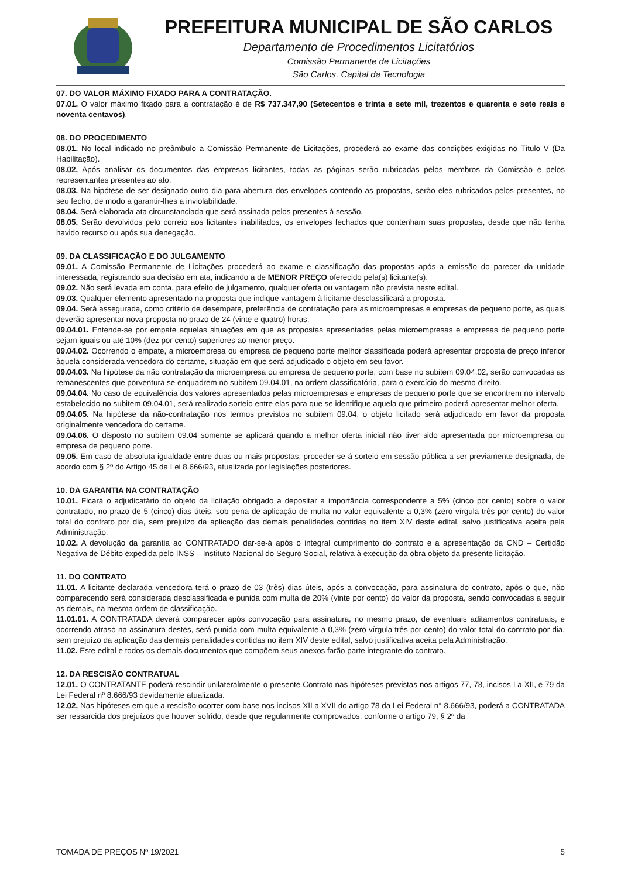PREFEITURA MUNICIPAL DE SÃO CARLOS
Departamento de Procedimentos Licitatórios
Comissão Permanente de Licitações
São Carlos, Capital da Tecnologia
07. DO VALOR MÁXIMO FIXADO PARA A CONTRATAÇÃO.
07.01. O valor máximo fixado para a contratação é de R$ 737.347,90 (Setecentos e trinta e sete mil, trezentos e quarenta e sete reais e noventa centavos).
08. DO PROCEDIMENTO
08.01. No local indicado no preâmbulo a Comissão Permanente de Licitações, procederá ao exame das condições exigidas no Título V (Da Habilitação).
08.02. Após analisar os documentos das empresas licitantes, todas as páginas serão rubricadas pelos membros da Comissão e pelos representantes presentes ao ato.
08.03. Na hipótese de ser designado outro dia para abertura dos envelopes contendo as propostas, serão eles rubricados pelos presentes, no seu fecho, de modo a garantir-lhes a inviolabilidade.
08.04. Será elaborada ata circunstanciada que será assinada pelos presentes à sessão.
08.05. Serão devolvidos pelo correio aos licitantes inabilitados, os envelopes fechados que contenham suas propostas, desde que não tenha havido recurso ou após sua denegação.
09. DA CLASSIFICAÇÃO E DO JULGAMENTO
09.01. A Comissão Permanente de Licitações procederá ao exame e classificação das propostas após a emissão do parecer da unidade interessada, registrando sua decisão em ata, indicando a de MENOR PREÇO oferecido pela(s) licitante(s).
09.02. Não será levada em conta, para efeito de julgamento, qualquer oferta ou vantagem não prevista neste edital.
09.03. Qualquer elemento apresentado na proposta que indique vantagem à licitante desclassificará a proposta.
09.04. Será assegurada, como critério de desempate, preferência de contratação para as microempresas e empresas de pequeno porte, as quais deverão apresentar nova proposta no prazo de 24 (vinte e quatro) horas.
09.04.01. Entende-se por empate aquelas situações em que as propostas apresentadas pelas microempresas e empresas de pequeno porte sejam iguais ou até 10% (dez por cento) superiores ao menor preço.
09.04.02. Ocorrendo o empate, a microempresa ou empresa de pequeno porte melhor classificada poderá apresentar proposta de preço inferior àquela considerada vencedora do certame, situação em que será adjudicado o objeto em seu favor.
09.04.03. Na hipótese da não contratação da microempresa ou empresa de pequeno porte, com base no subitem 09.04.02, serão convocadas as remanescentes que porventura se enquadrem no subitem 09.04.01, na ordem classificatória, para o exercício do mesmo direito.
09.04.04. No caso de equivalência dos valores apresentados pelas microempresas e empresas de pequeno porte que se encontrem no intervalo estabelecido no subitem 09.04.01, será realizado sorteio entre elas para que se identifique aquela que primeiro poderá apresentar melhor oferta.
09.04.05. Na hipótese da não-contratação nos termos previstos no subitem 09.04, o objeto licitado será adjudicado em favor da proposta originalmente vencedora do certame.
09.04.06. O disposto no subitem 09.04 somente se aplicará quando a melhor oferta inicial não tiver sido apresentada por microempresa ou empresa de pequeno porte.
09.05. Em caso de absoluta igualdade entre duas ou mais propostas, proceder-se-á sorteio em sessão pública a ser previamente designada, de acordo com § 2º do Artigo 45 da Lei 8.666/93, atualizada por legislações posteriores.
10. DA GARANTIA NA CONTRATAÇÃO
10.01. Ficará o adjudicatário do objeto da licitação obrigado a depositar a importância correspondente a 5% (cinco por cento) sobre o valor contratado, no prazo de 5 (cinco) dias úteis, sob pena de aplicação de multa no valor equivalente a 0,3% (zero vírgula três por cento) do valor total do contrato por dia, sem prejuízo da aplicação das demais penalidades contidas no item XIV deste edital, salvo justificativa aceita pela Administração.
10.02. A devolução da garantia ao CONTRATADO dar-se-á após o integral cumprimento do contrato e a apresentação da CND – Certidão Negativa de Débito expedida pelo INSS – Instituto Nacional do Seguro Social, relativa à execução da obra objeto da presente licitação.
11. DO CONTRATO
11.01. A licitante declarada vencedora terá o prazo de 03 (três) dias úteis, após a convocação, para assinatura do contrato, após o que, não comparecendo será considerada desclassificada e punida com multa de 20% (vinte por cento) do valor da proposta, sendo convocadas a seguir as demais, na mesma ordem de classificação.
11.01.01. A CONTRATADA deverá comparecer após convocação para assinatura, no mesmo prazo, de eventuais aditamentos contratuais, e ocorrendo atraso na assinatura destes, será punida com multa equivalente a 0,3% (zero vírgula três por cento) do valor total do contrato por dia, sem prejuízo da aplicação das demais penalidades contidas no item XIV deste edital, salvo justificativa aceita pela Administração.
11.02. Este edital e todos os demais documentos que compõem seus anexos farão parte integrante do contrato.
12. DA RESCISÃO CONTRATUAL
12.01. O CONTRATANTE poderá rescindir unilateralmente o presente Contrato nas hipóteses previstas nos artigos 77, 78, incisos I a XII, e 79 da Lei Federal nº 8.666/93 devidamente atualizada.
12.02. Nas hipóteses em que a rescisão ocorrer com base nos incisos XII a XVII do artigo 78 da Lei Federal n° 8.666/93, poderá a CONTRATADA ser ressarcida dos prejuízos que houver sofrido, desde que regularmente comprovados, conforme o artigo 79, § 2º da
TOMADA DE PREÇOS Nº 19/2021 5